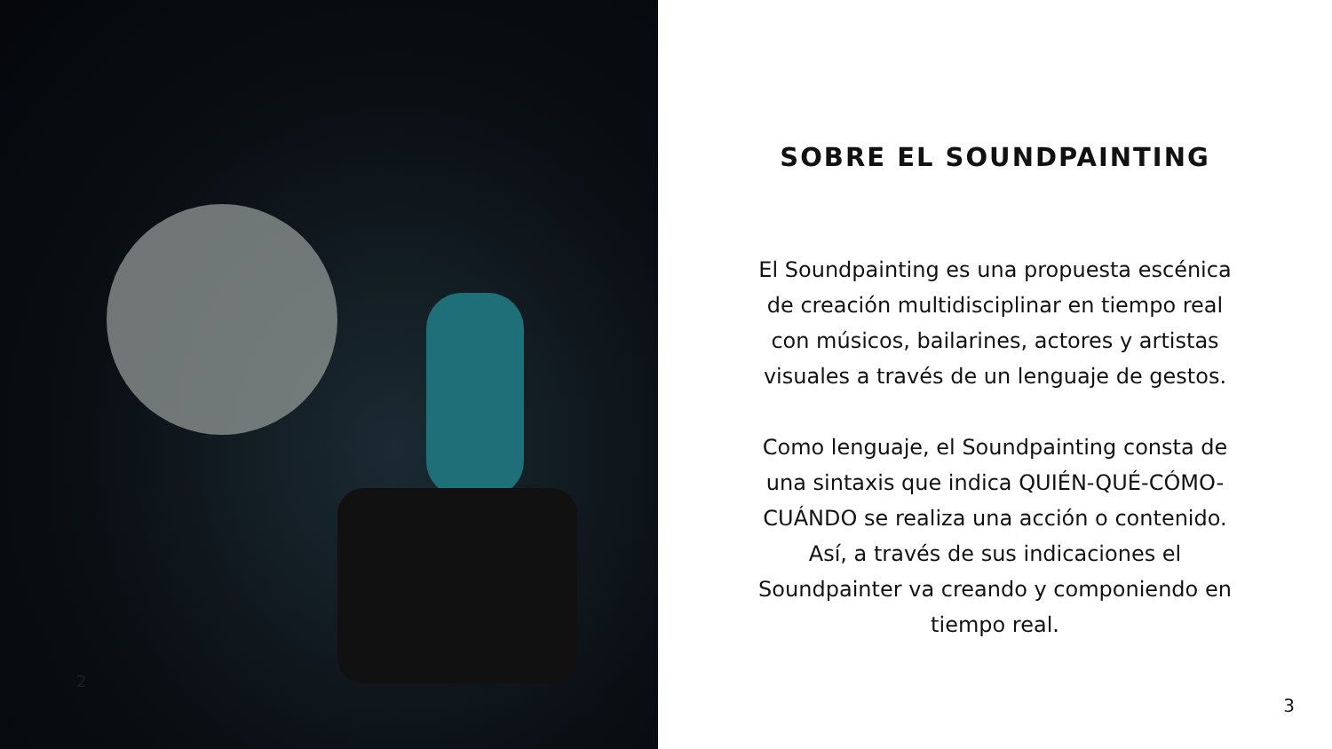2
SOBRE EL SOUNDPAINTING
El Soundpainting es una propuesta escénica
de creación multidisciplinar en tiempo real
con músicos, bailarines, actores y artistas
visuales a través de un lenguaje de gestos.
Como lenguaje, el Soundpainting consta de
una sintaxis que indica QUIÉN-QUÉ-CÓMO-
CUÁNDO se realiza una acción o contenido.
Así, a través de sus indicaciones el
Soundpainter va creando y componiendo en
tiempo real.
3